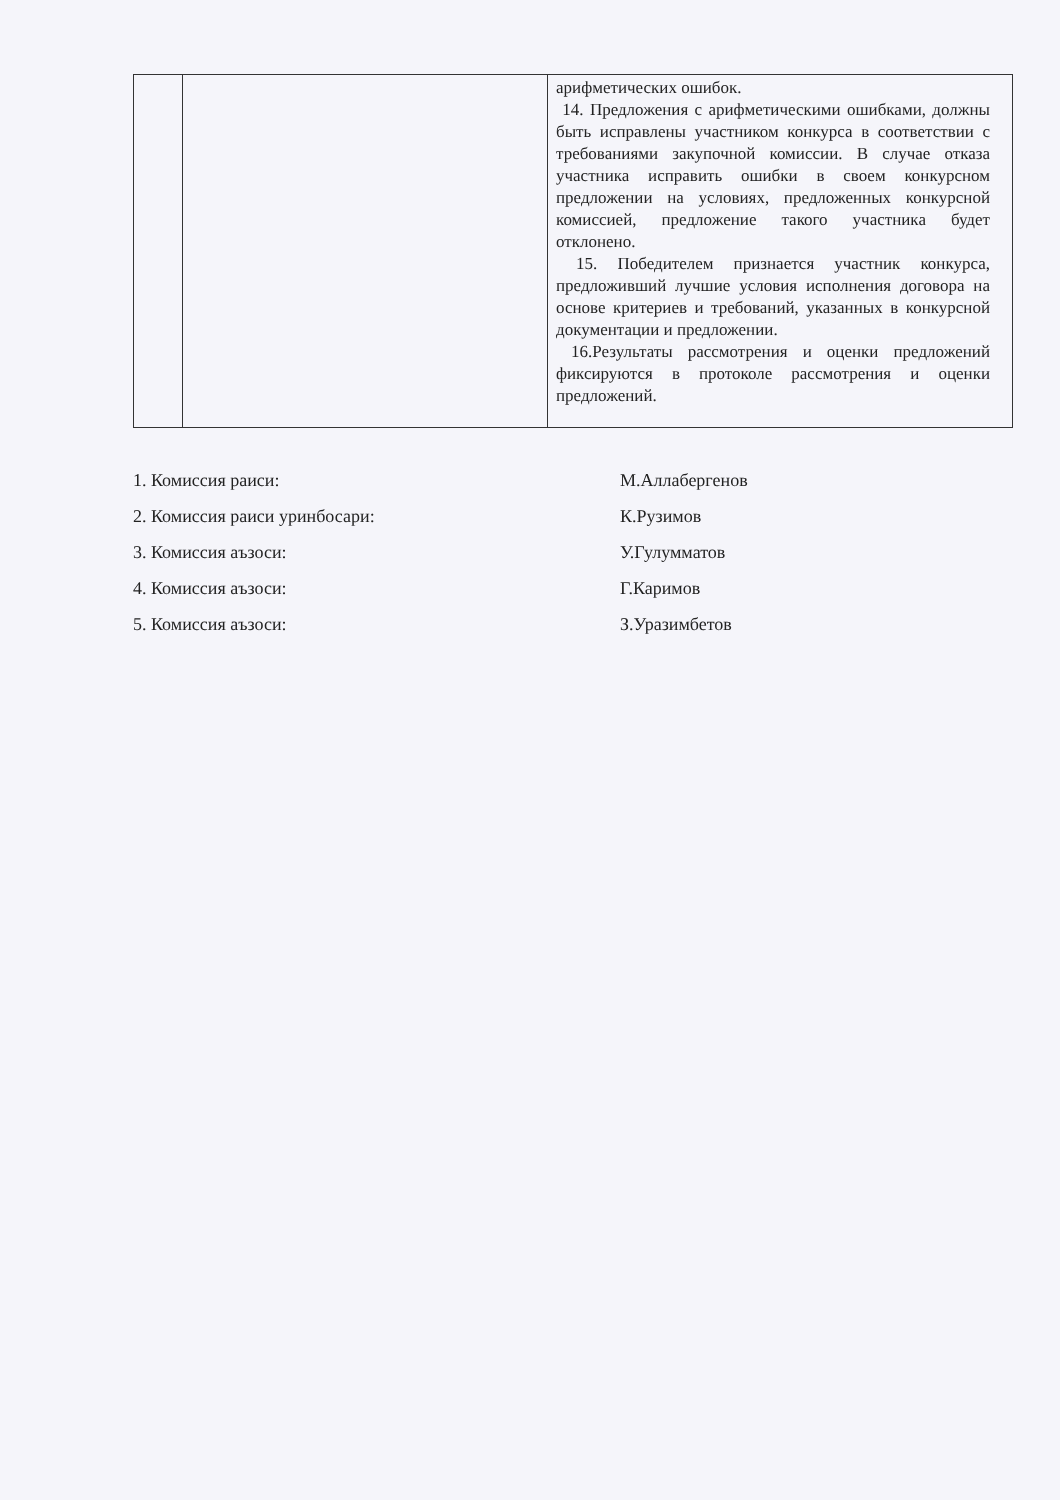| | | арифметических ошибок. 14. Предложения с арифметическими ошибками, должны быть исправлены участником конкурса в соответствии с требованиями закупочной комиссии. В случае отказа участника исправить ошибки в своем конкурсном предложении на условиях, предложенных конкурсной комиссией, предложение такого участника будет отклонено. 15. Победителем признается участник конкурса, предложивший лучшие условия исполнения договора на основе критериев и требований, указанных в конкурсной документации и предложении. 16.Результаты рассмотрения и оценки предложений фиксируются в протоколе рассмотрения и оценки предложений. |
1. Комиссия раиси: М.Аллабергенов
2. Комиссия раиси уринбосари: К.Рузимов
3. Комиссия аъзоси: У.Гулумматов
4. Комиссия аъзоси: Г.Каримов
5. Комиссия аъзоси: З.Уразимбетов